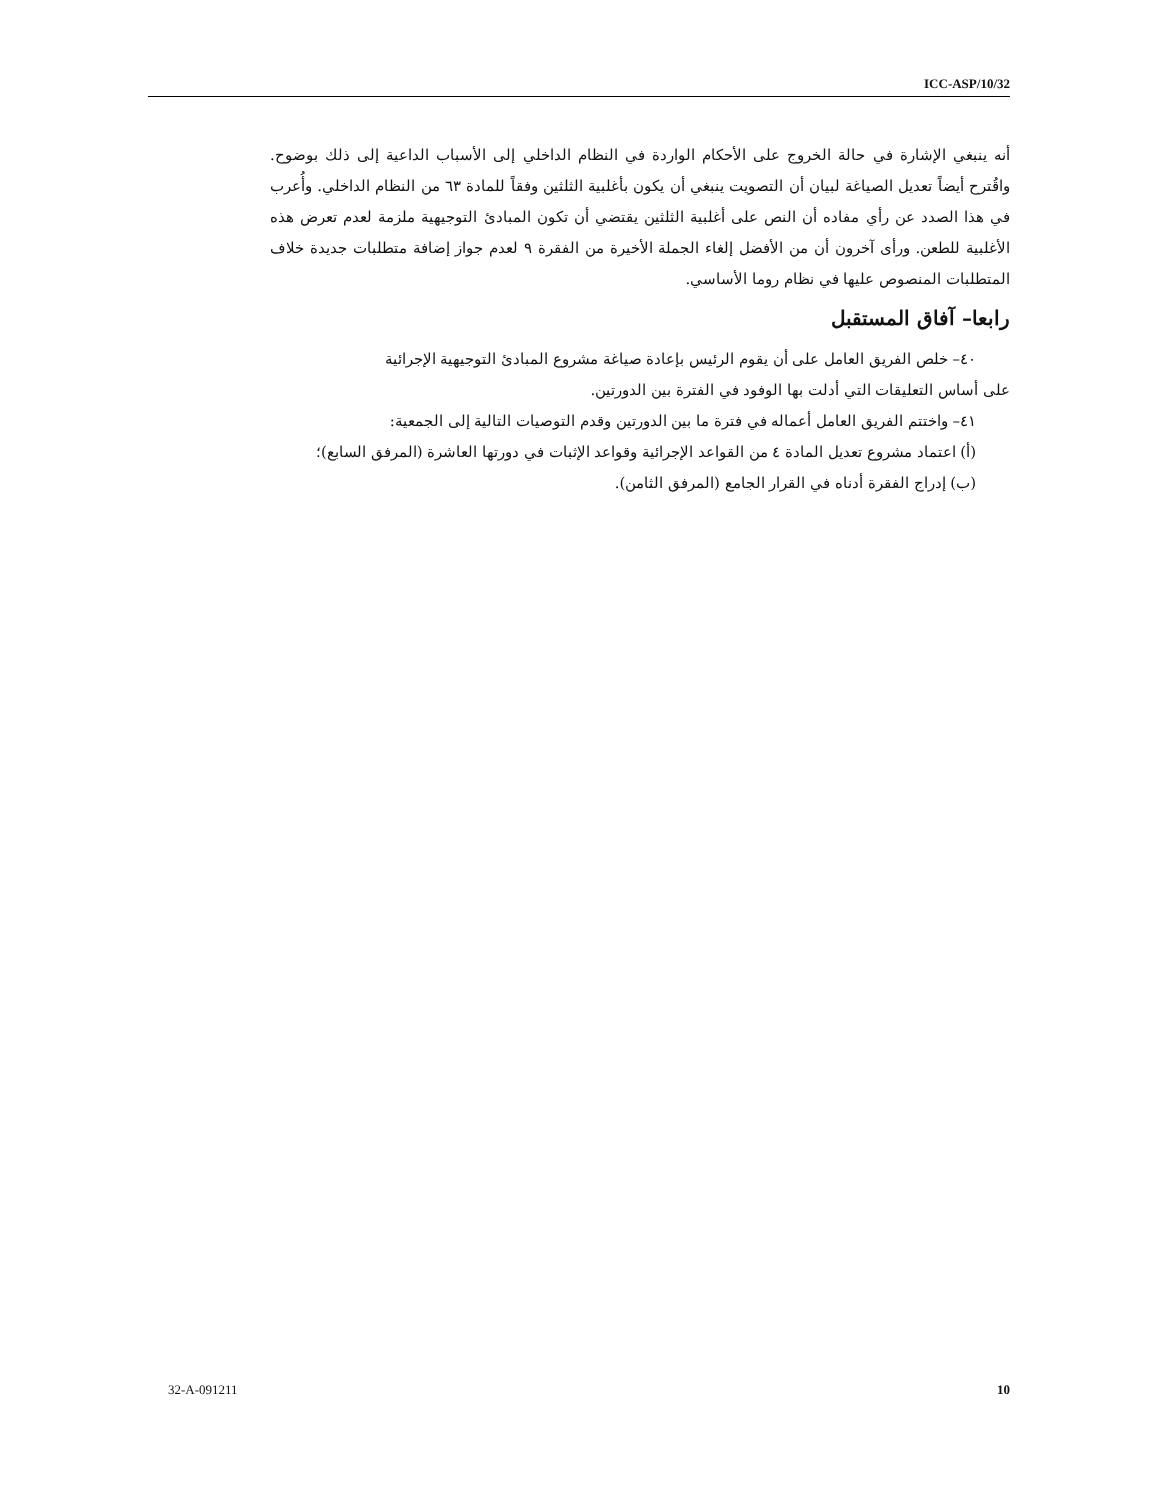ICC-ASP/10/32
أنه ينبغي الإشارة في حالة الخروج على الأحكام الواردة في النظام الداخلي إلى الأسباب الداعية إلى ذلك بوضوح. واقُترح أيضاً تعديل الصياغة لبيان أن التصويت ينبغي أن يكون بأغلبية الثلثين وفقاً للمادة ٦٣ من النظام الداخلي. وأُعرب في هذا الصدد عن رأي مفاده أن النص على أغلبية الثلثين يقتضي أن تكون المبادئ التوجيهية ملزمة لعدم تعرض هذه الأغلبية للطعن. ورأى آخرون أن من الأفضل إلغاء الجملة الأخيرة من الفقرة ٩ لعدم جواز إضافة متطلبات جديدة خلاف المتطلبات المنصوص عليها في نظام روما الأساسي.
رابعا– آفاق المستقبل
٤٠– خلص الفريق العامل على أن يقوم الرئيس بإعادة صياغة مشروع المبادئ التوجيهية الإجرائية
على أساس التعليقات التي أدلت بها الوفود في الفترة بين الدورتين.
٤١– واختتم الفريق العامل أعماله في فترة ما بين الدورتين وقدم التوصيات التالية إلى الجمعية:
(أ) اعتماد مشروع تعديل المادة ٤ من القواعد الإجرائية وقواعد الإثبات في دورتها العاشرة (المرفق السابع)؛
(ب) إدراج الفقرة أدناه في القرار الجامع (المرفق الثامن).
32-A-091211 10